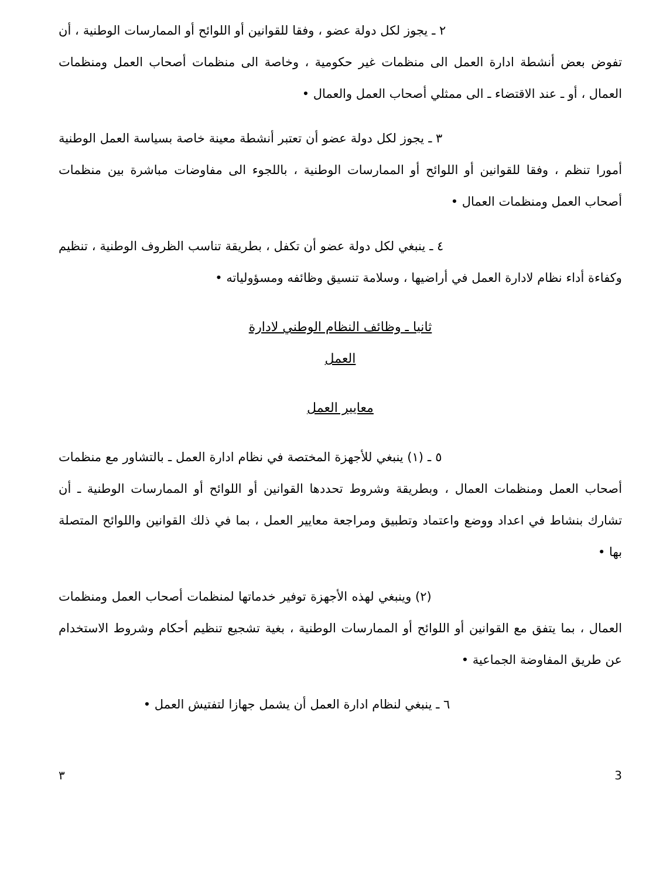٢ ـ يجوز لكل دولة عضو ، وفقا للقوانين أو اللوائح أو الممارسات الوطنية ، أن تفوض بعض أنشطة ادارة العمل الى منظمات غير حكومية ، وخاصة الى منظمات أصحاب العمل ومنظمات العمال ، أو ـ عند الاقتضاء ـ الى ممثلي أصحاب العمل والعمال •
٣ ـ يجوز لكل دولة عضو أن تعتبر أنشطة معينة خاصة بسياسة العمل الوطنية أمورا تنظم ، وفقا للقوانين أو اللوائح أو الممارسات الوطنية ، باللجوء الى مفاوضات مباشرة بين منظمات أصحاب العمل ومنظمات العمال •
٤ ـ ينبغي لكل دولة عضو أن تكفل ، بطريقة تناسب الظروف الوطنية ، تنظيم وكفاءة أداء نظام لادارة العمل في أراضيها ، وسلامة تنسيق وظائفه ومسؤولياته •
ثانيا ـ وظائف النظام الوطني لادارة
العمل
معايير العمل
٥ ـ (١) ينبغي للأجهزة المختصة في نظام ادارة العمل ـ بالتشاور مع منظمات أصحاب العمل ومنظمات العمال ، وبطريقة وشروط تحددها القوانين أو اللوائح أو الممارسات الوطنية ـ أن تشارك بنشاط في اعداد ووضع واعتماد وتطبيق ومراجعة معايير العمل ، بما في ذلك القوانين واللوائح المتصلة بها •
(٢) وينبغي لهذه الأجهزة توفير خدماتها لمنظمات أصحاب العمل ومنظمات العمال ، بما يتفق مع القوانين أو اللوائح أو الممارسات الوطنية ، بغية تشجيع تنظيم أحكام وشروط الاستخدام عن طريق المفاوضة الجماعية •
٦ ـ ينبغي لنظام ادارة العمل أن يشمل جهازا لتفتيش العمل •
٣ 3